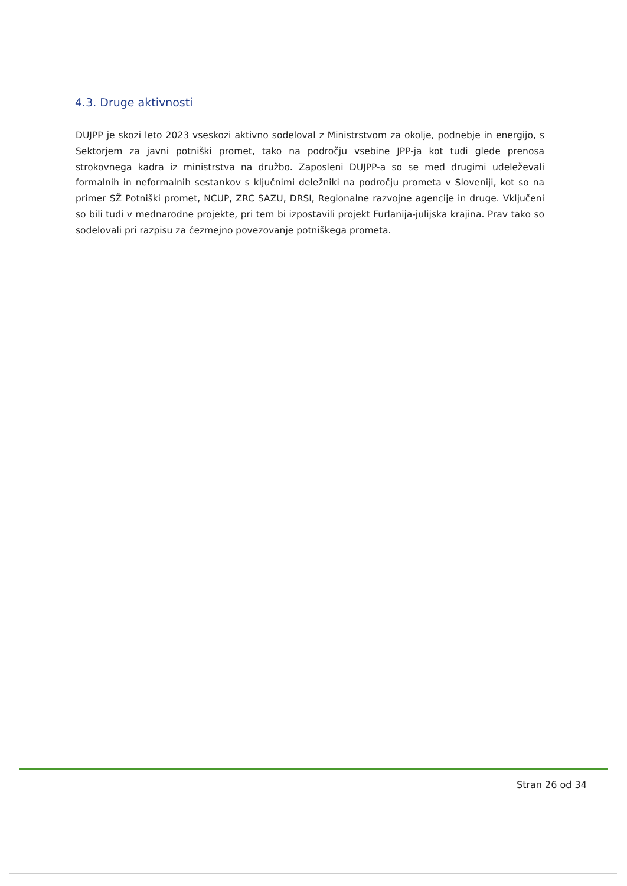4.3. Druge aktivnosti
DUJPP je skozi leto 2023 vseskozi aktivno sodeloval z Ministrstvom za okolje, podnebje in energijo, s Sektorjem za javni potniški promet, tako na področju vsebine JPP-ja kot tudi glede prenosa strokovnega kadra iz ministrstva na družbo. Zaposleni DUJPP-a so se med drugimi udeleževali formalnih in neformalnih sestankov s ključnimi deležniki na področju prometa v Sloveniji, kot so na primer SŽ Potniški promet, NCUP, ZRC SAZU, DRSI, Regionalne razvojne agencije in druge. Vključeni so bili tudi v mednarodne projekte, pri tem bi izpostavili projekt Furlanija-julijska krajina. Prav tako so sodelovali pri razpisu za čezmejno povezovanje potniškega prometa.
Stran 26 od 34